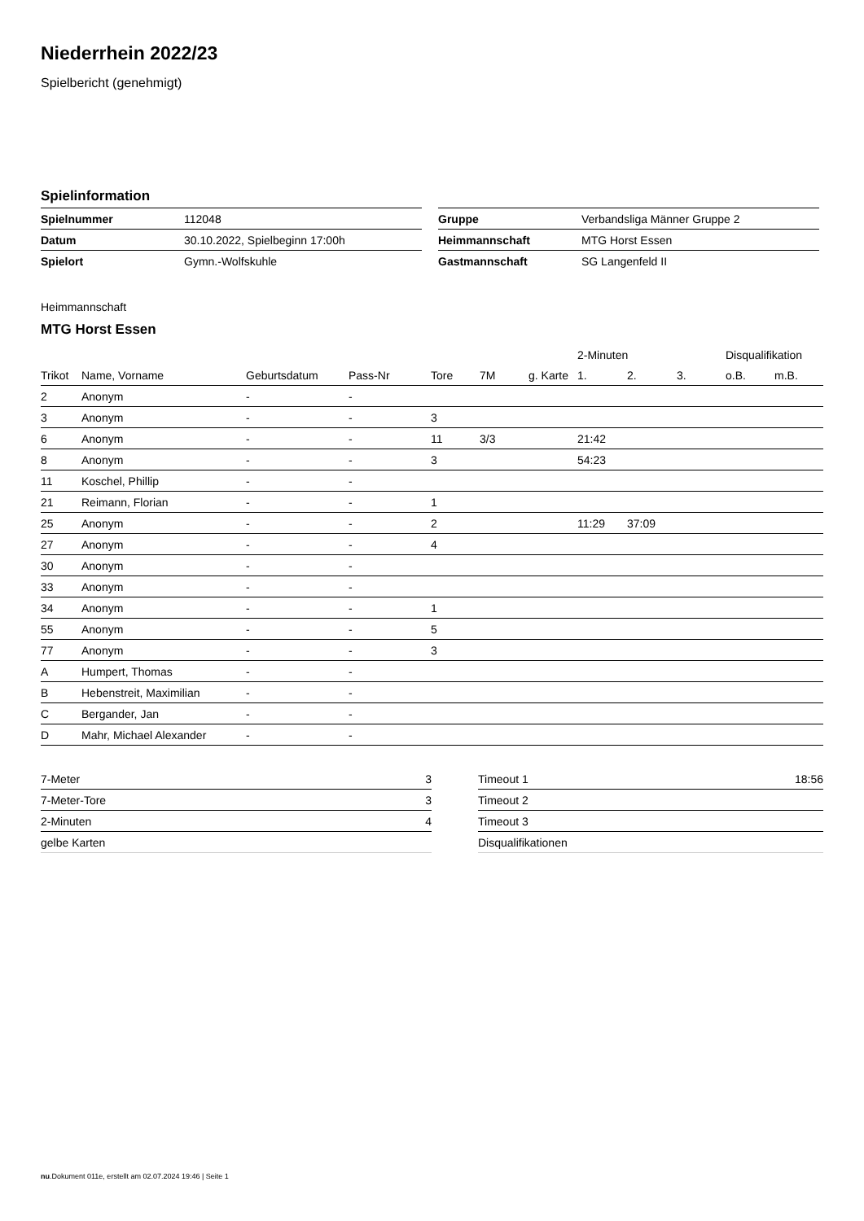Niederrhein 2022/23
Spielbericht (genehmigt)
Spielinformation
| Spielnummer | 112048 |
| Datum | 30.10.2022, Spielbeginn 17:00h |
| Spielort | Gymn.-Wolfskuhle |
| Gruppe | Verbandsliga Männer Gruppe 2 |
| Heimmannschaft | MTG Horst Essen |
| Gastmannschaft | SG Langenfeld II |
Heimmannschaft
MTG Horst Essen
| | | | | | | | 2-Minuten | | | Disqualifikation | |
| --- | --- | --- | --- | --- | --- | --- | --- | --- | --- | --- | --- |
| Trikot | Name, Vorname | Geburtsdatum | Pass-Nr | Tore | 7M | g. Karte | 1. | 2. | 3. | o.B. | m.B. |
| 2 | Anonym | - | - | | | | | | | | |
| 3 | Anonym | - | - | 3 | | | | | | | |
| 6 | Anonym | - | - | 11 | 3/3 | | 21:42 | | | | |
| 8 | Anonym | - | - | 3 | | | 54:23 | | | | |
| 11 | Koschel, Phillip | - | - | | | | | | | | |
| 21 | Reimann, Florian | - | - | 1 | | | | | | | |
| 25 | Anonym | - | - | 2 | | | 11:29 | 37:09 | | | |
| 27 | Anonym | - | - | 4 | | | | | | | |
| 30 | Anonym | - | - | | | | | | | | |
| 33 | Anonym | - | - | | | | | | | | |
| 34 | Anonym | - | - | 1 | | | | | | | |
| 55 | Anonym | - | - | 5 | | | | | | | |
| 77 | Anonym | - | - | 3 | | | | | | | |
| A | Humpert, Thomas | - | - | | | | | | | | |
| B | Hebenstreit, Maximilian | - | - | | | | | | | | |
| C | Bergander, Jan | - | - | | | | | | | | |
| D | Mahr, Michael Alexander | - | - | | | | | | | | |
| 7-Meter | 3 |
| 7-Meter-Tore | 3 |
| 2-Minuten | 4 |
| gelbe Karten | |
| Timeout 1 | 18:56 |
| Timeout 2 | |
| Timeout 3 | |
| Disqualifikationen | |
nu.Dokument 011e, erstellt am 02.07.2024 19:46 | Seite 1